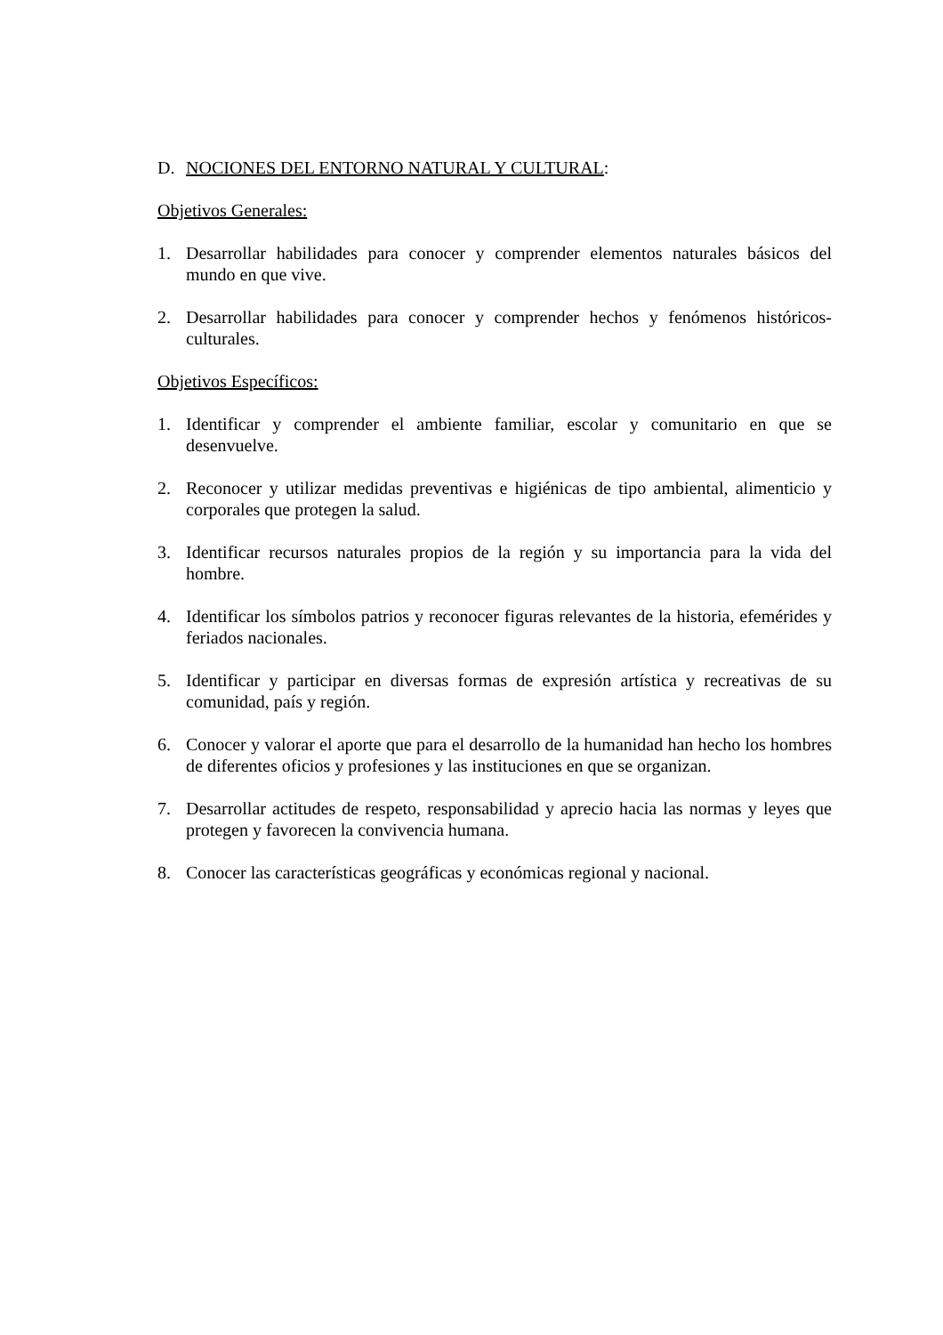D. NOCIONES DEL ENTORNO NATURAL Y CULTURAL:
Objetivos Generales:
1. Desarrollar habilidades para conocer y comprender elementos naturales básicos del mundo en que vive.
2. Desarrollar habilidades para conocer y comprender hechos y fenómenos históricos-culturales.
Objetivos Específicos:
1. Identificar y comprender el ambiente familiar, escolar y comunitario en que se desenvuelve.
2. Reconocer y utilizar medidas preventivas e higiénicas de tipo ambiental, alimenticio y corporales que protegen la salud.
3. Identificar recursos naturales propios de la región y su importancia para la vida del hombre.
4. Identificar los símbolos patrios y reconocer figuras relevantes de la historia, efemérides y feriados nacionales.
5. Identificar y participar en diversas formas de expresión artística y recreativas de su comunidad, país y región.
6. Conocer y valorar el aporte que para el desarrollo de la humanidad han hecho los hombres de diferentes oficios y profesiones y las instituciones en que se organizan.
7. Desarrollar actitudes de respeto, responsabilidad y aprecio hacia las normas y leyes que protegen y favorecen la convivencia humana.
8. Conocer las características geográficas y económicas regional y nacional.